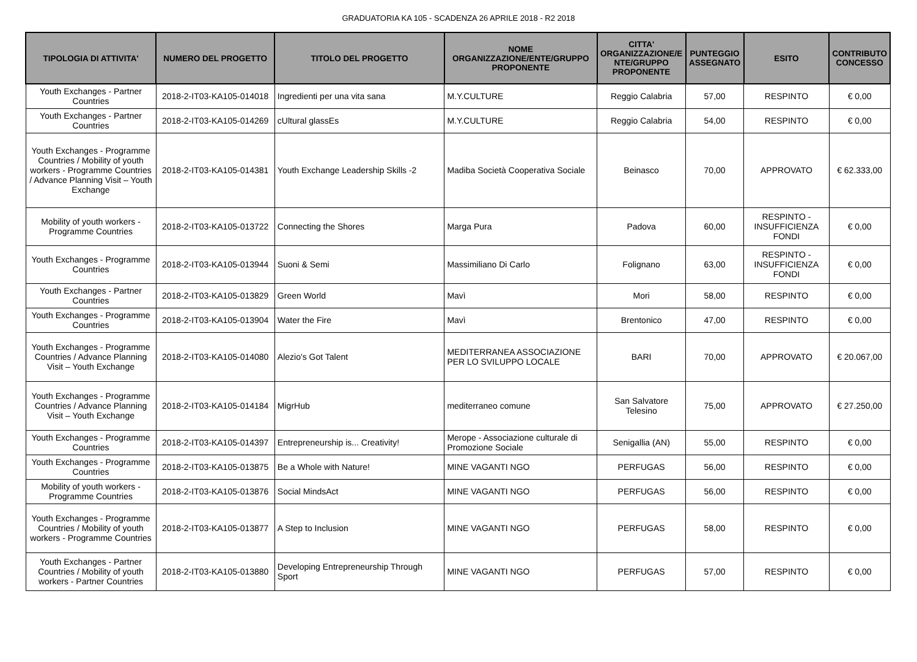GRADUATORIA KA 105 - SCADENZA 26 APRILE 2018 - R2 2018
| TIPOLOGIA DI ATTIVITA' | NUMERO DEL PROGETTO | TITOLO DEL PROGETTO | NOME ORGANIZZAZIONE/ENTE/GRUPPO PROPONENTE | CITTA' ORGANIZZAZIONE/E NTE/GRUPPO PROPONENTE | PUNTEGGIO ASSEGNATO | ESITO | CONTRIBUTO CONCESSO |
| --- | --- | --- | --- | --- | --- | --- | --- |
| Youth Exchanges - Partner Countries | 2018-2-IT03-KA105-014018 | Ingredienti per una vita sana | M.Y.CULTURE | Reggio Calabria | 57,00 | RESPINTO | € 0,00 |
| Youth Exchanges - Partner Countries | 2018-2-IT03-KA105-014269 | cUltural glassEs | M.Y.CULTURE | Reggio Calabria | 54,00 | RESPINTO | € 0,00 |
| Youth Exchanges - Programme Countries / Mobility of youth workers - Programme Countries / Advance Planning Visit – Youth Exchange | 2018-2-IT03-KA105-014381 | Youth Exchange Leadership Skills -2 | Madiba Società Cooperativa Sociale | Beinasco | 70,00 | APPROVATO | € 62.333,00 |
| Mobility of youth workers - Programme Countries | 2018-2-IT03-KA105-013722 | Connecting the Shores | Marga Pura | Padova | 60,00 | RESPINTO - INSUFFICIENZA FONDI | € 0,00 |
| Youth Exchanges - Programme Countries | 2018-2-IT03-KA105-013944 | Suoni & Semi | Massimiliano Di Carlo | Folignano | 63,00 | RESPINTO - INSUFFICIENZA FONDI | € 0,00 |
| Youth Exchanges - Partner Countries | 2018-2-IT03-KA105-013829 | Green World | Mavì | Mori | 58,00 | RESPINTO | € 0,00 |
| Youth Exchanges - Programme Countries | 2018-2-IT03-KA105-013904 | Water the Fire | Mavì | Brentonico | 47,00 | RESPINTO | € 0,00 |
| Youth Exchanges - Programme Countries / Advance Planning Visit – Youth Exchange | 2018-2-IT03-KA105-014080 | Alezio's Got Talent | MEDITERRANEA ASSOCIAZIONE PER LO SVILUPPO LOCALE | BARI | 70,00 | APPROVATO | € 20.067,00 |
| Youth Exchanges - Programme Countries / Advance Planning Visit – Youth Exchange | 2018-2-IT03-KA105-014184 | MigrHub | mediterraneo comune | San Salvatore Telesino | 75,00 | APPROVATO | € 27.250,00 |
| Youth Exchanges - Programme Countries | 2018-2-IT03-KA105-014397 | Entrepreneurship is... Creativity! | Merope - Associazione culturale di Promozione Sociale | Senigallia (AN) | 55,00 | RESPINTO | € 0,00 |
| Youth Exchanges - Programme Countries | 2018-2-IT03-KA105-013875 | Be a Whole with Nature! | MINE VAGANTI NGO | PERFUGAS | 56,00 | RESPINTO | € 0,00 |
| Mobility of youth workers - Programme Countries | 2018-2-IT03-KA105-013876 | Social MindsAct | MINE VAGANTI NGO | PERFUGAS | 56,00 | RESPINTO | € 0,00 |
| Youth Exchanges - Programme Countries / Mobility of youth workers - Programme Countries | 2018-2-IT03-KA105-013877 | A Step to Inclusion | MINE VAGANTI NGO | PERFUGAS | 58,00 | RESPINTO | € 0,00 |
| Youth Exchanges - Partner Countries / Mobility of youth workers - Partner Countries | 2018-2-IT03-KA105-013880 | Developing Entrepreneurship Through Sport | MINE VAGANTI NGO | PERFUGAS | 57,00 | RESPINTO | € 0,00 |